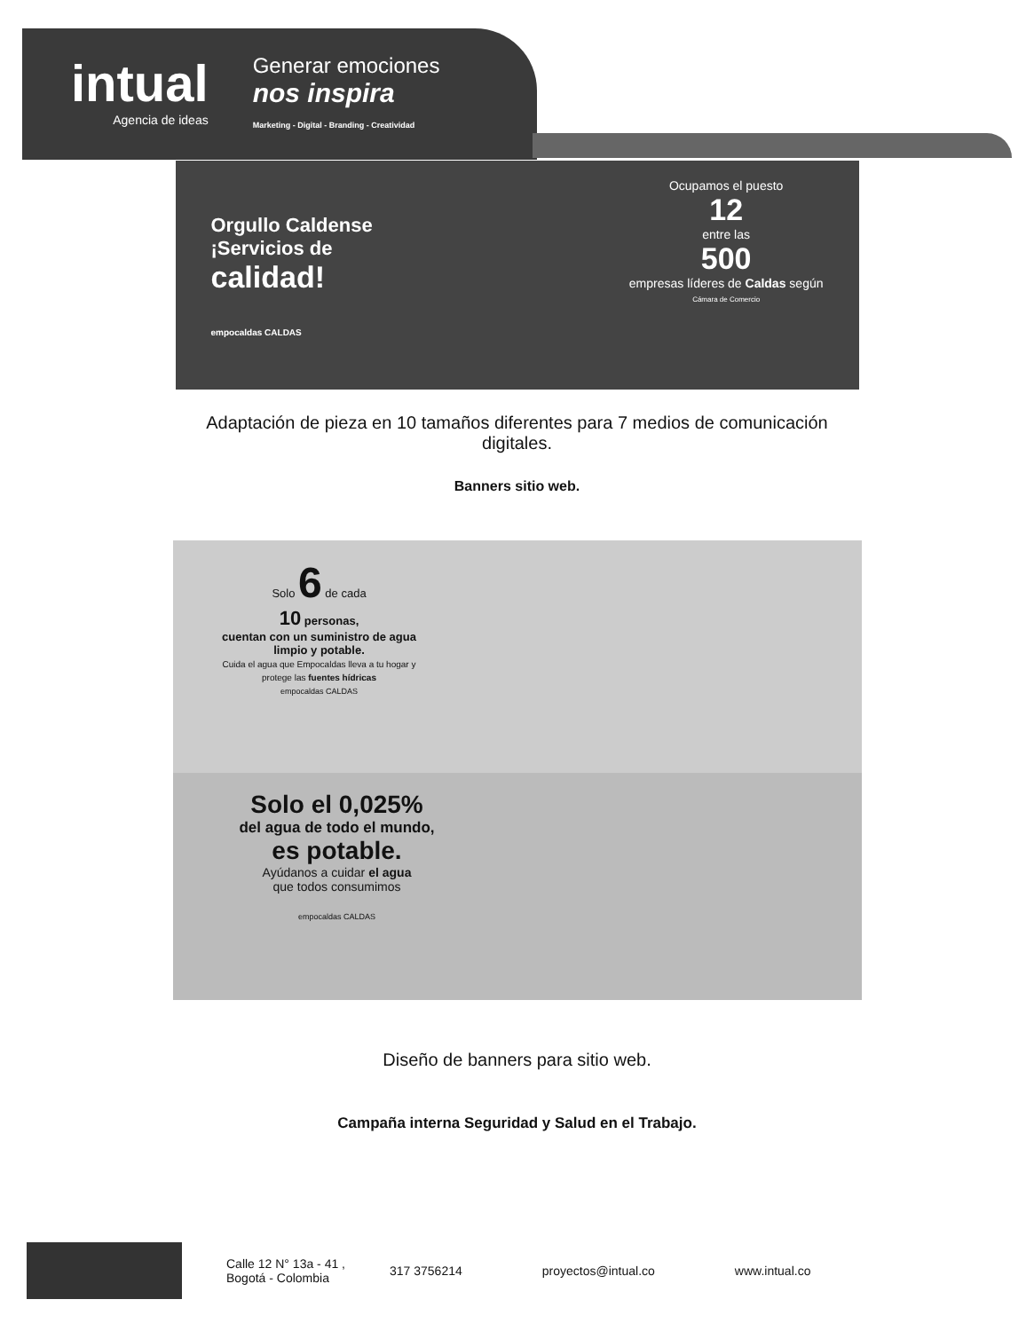intual
Agencia de ideas
Generar emociones
nos inspira
Marketing - Digital - Branding - Creatividad
Orgullo Caldense
¡Servicios de
calidad!
empocaldas CALDAS
Ocupamos el puesto
12
entre las
500
empresas líderes de Caldas según
Cámara de Comercio
Adaptación de pieza en 10 tamaños diferentes para 7 medios de comunicación
digitales.
Banners sitio web.
Solo 6 de cada
10 personas,
cuentan con un suministro de agua limpio y potable.
Cuida el agua que Empocaldas lleva a tu hogar y protege las fuentes hídricas
empocaldas CALDAS
Solo el 0,025%
del agua de todo el mundo,
es potable.
Ayúdanos a cuidar el agua
que todos consumimos
empocaldas CALDAS
Diseño de banners para sitio web.
Campaña interna Seguridad y Salud en el Trabajo.
Calle 12 N° 13a - 41 ,
Bogotá - Colombia
317 3756214 proyectos@intual.co www.intual.co